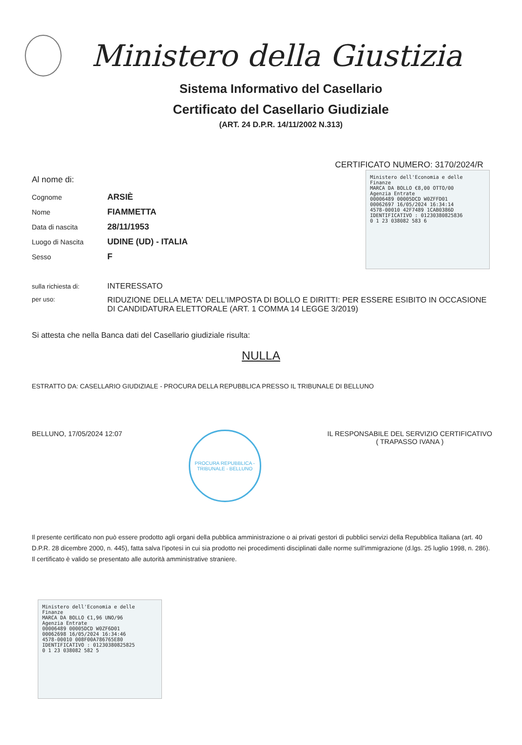Ministero della Giustizia
Sistema Informativo del Casellario
Certificato del Casellario Giudiziale
(ART. 24 D.P.R. 14/11/2002 N.313)
CERTIFICATO NUMERO: 3170/2024/R
Al nome di:
| Cognome | ARSIÈ |
| Nome | FIAMMETTA |
| Data di nascita | 28/11/1953 |
| Luogo di Nascita | UDINE (UD) - ITALIA |
| Sesso | F |
Ministero dell'Economia e delle Finanze
MARCA DA BOLLO €8,00 OTTO/00
Agenzia Entrate
00006489 00005DCD W0ZFFD01
00062697 16/05/2024 16:34:14
4578-00010 42F7489 1CAB0386D
IDENTIFICATIVO : 01230380825836
0 1 23 038082 583 6
| sulla richiesta di: | INTERESSATO |
| per uso: | RIDUZIONE DELLA META' DELL'IMPOSTA DI BOLLO E DIRITTI: PER ESSERE ESIBITO IN OCCASIONE DI CANDIDATURA ELETTORALE (ART. 1 COMMA 14 LEGGE 3/2019) |
Si attesta che nella Banca dati del Casellario giudiziale risulta:
NULLA
ESTRATTO DA: CASELLARIO GIUDIZIALE - PROCURA DELLA REPUBBLICA PRESSO IL TRIBUNALE DI BELLUNO
BELLUNO, 17/05/2024 12:07
PROCURA REPUBBLICA - TRIBUNALE - BELLUNO
IL RESPONSABILE DEL SERVIZIO CERTIFICATIVO
( TRAPASSO IVANA )
Il presente certificato non può essere prodotto agli organi della pubblica amministrazione o ai privati gestori di pubblici servizi della Repubblica Italiana (art. 40 D.P.R. 28 dicembre 2000, n. 445), fatta salva l'ipotesi in cui sia prodotto nei procedimenti disciplinati dalle norme sull'immigrazione (d.lgs. 25 luglio 1998, n. 286). Il certificato è valido se presentato alle autorità amministrative straniere.
Ministero dell'Economia e delle Finanze
MARCA DA BOLLO €1,96 UNO/96
Agenzia Entrate
00006489 00005DCD W0ZF6D01
00062698 16/05/2024 16:34:46
4578-00010 008F00A786765E80
IDENTIFICATIVO : 01230380825825
0 1 23 038082 582 5